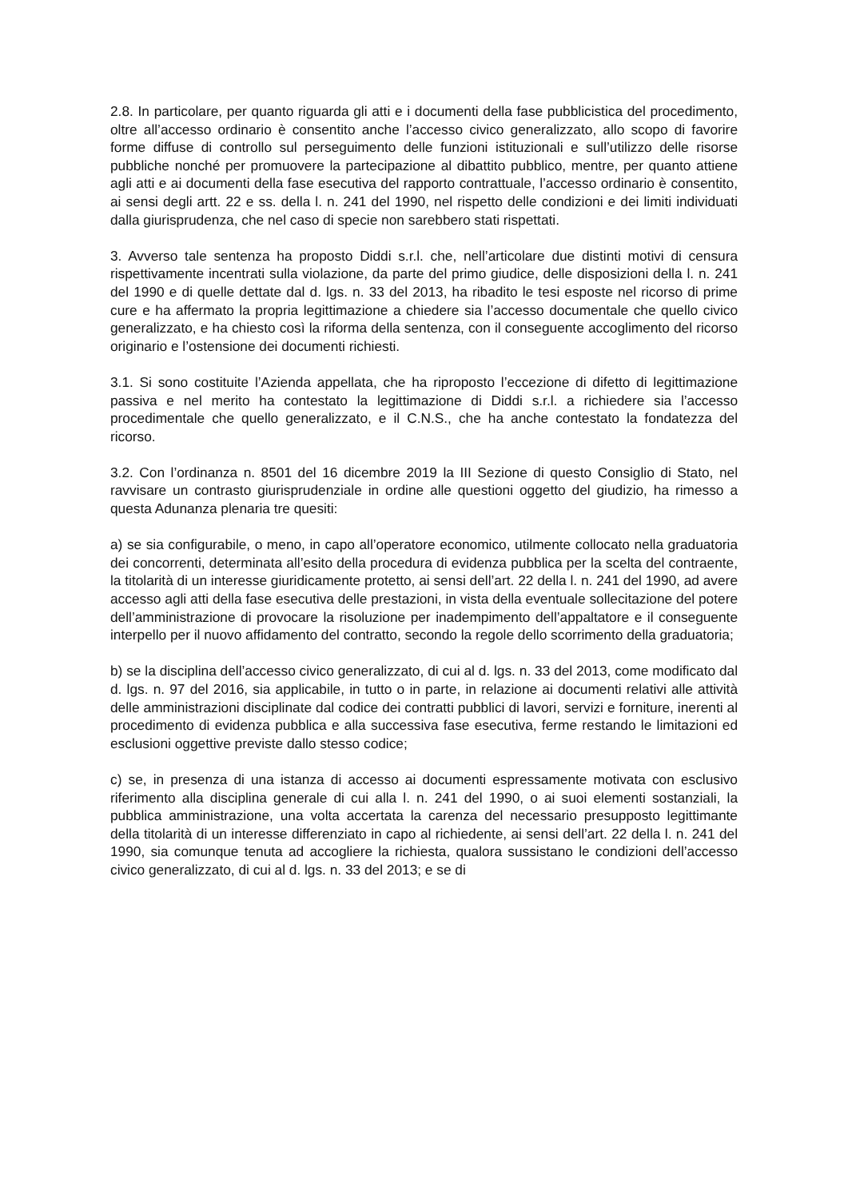2.8. In particolare, per quanto riguarda gli atti e i documenti della fase pubblicistica del procedimento, oltre all’accesso ordinario è consentito anche l’accesso civico generalizzato, allo scopo di favorire forme diffuse di controllo sul perseguimento delle funzioni istituzionali e sull’utilizzo delle risorse pubbliche nonché per promuovere la partecipazione al dibattito pubblico, mentre, per quanto attiene agli atti e ai documenti della fase esecutiva del rapporto contrattuale, l’accesso ordinario è consentito, ai sensi degli artt. 22 e ss. della l. n. 241 del 1990, nel rispetto delle condizioni e dei limiti individuati dalla giurisprudenza, che nel caso di specie non sarebbero stati rispettati.
3. Avverso tale sentenza ha proposto Diddi s.r.l. che, nell’articolare due distinti motivi di censura rispettivamente incentrati sulla violazione, da parte del primo giudice, delle disposizioni della l. n. 241 del 1990 e di quelle dettate dal d. lgs. n. 33 del 2013, ha ribadito le tesi esposte nel ricorso di prime cure e ha affermato la propria legittimazione a chiedere sia l’accesso documentale che quello civico generalizzato, e ha chiesto così la riforma della sentenza, con il conseguente accoglimento del ricorso originario e l’ostensione dei documenti richiesti.
3.1. Si sono costituite l’Azienda appellata, che ha riproposto l’eccezione di difetto di legittimazione passiva e nel merito ha contestato la legittimazione di Diddi s.r.l. a richiedere sia l’accesso procedimentale che quello generalizzato, e il C.N.S., che ha anche contestato la fondatezza del ricorso.
3.2. Con l’ordinanza n. 8501 del 16 dicembre 2019 la III Sezione di questo Consiglio di Stato, nel ravvisare un contrasto giurisprudenziale in ordine alle questioni oggetto del giudizio, ha rimesso a questa Adunanza plenaria tre quesiti:
a) se sia configurabile, o meno, in capo all’operatore economico, utilmente collocato nella graduatoria dei concorrenti, determinata all’esito della procedura di evidenza pubblica per la scelta del contraente, la titolarità di un interesse giuridicamente protetto, ai sensi dell’art. 22 della l. n. 241 del 1990, ad avere accesso agli atti della fase esecutiva delle prestazioni, in vista della eventuale sollecitazione del potere dell’amministrazione di provocare la risoluzione per inadempimento dell’appaltatore e il conseguente interpello per il nuovo affidamento del contratto, secondo la regole dello scorrimento della graduatoria;
b) se la disciplina dell’accesso civico generalizzato, di cui al d. lgs. n. 33 del 2013, come modificato dal d. lgs. n. 97 del 2016, sia applicabile, in tutto o in parte, in relazione ai documenti relativi alle attività delle amministrazioni disciplinate dal codice dei contratti pubblici di lavori, servizi e forniture, inerenti al procedimento di evidenza pubblica e alla successiva fase esecutiva, ferme restando le limitazioni ed esclusioni oggettive previste dallo stesso codice;
c) se, in presenza di una istanza di accesso ai documenti espressamente motivata con esclusivo riferimento alla disciplina generale di cui alla l. n. 241 del 1990, o ai suoi elementi sostanziali, la pubblica amministrazione, una volta accertata la carenza del necessario presupposto legittimante della titolarità di un interesse differenziato in capo al richiedente, ai sensi dell’art. 22 della l. n. 241 del 1990, sia comunque tenuta ad accogliere la richiesta, qualora sussistano le condizioni dell’accesso civico generalizzato, di cui al d. lgs. n. 33 del 2013; e se di